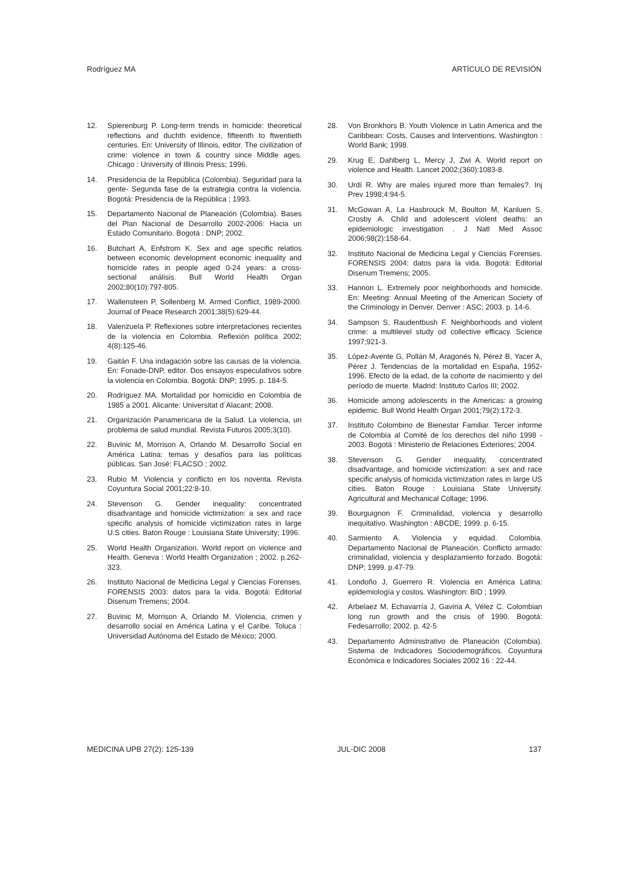Rodríguez MA ARTÍCULO DE REVISIÓN
12. Spierenburg P. Long-term trends in homicide: theoretical reflections and duchth evidence, fifteenth to ftwentieth centuries. En: University of Illinois, editor. The civilization of crime: violence in town & country since Middle ages. Chicago : University of Illinois Press; 1996.
14. Presidencia de la República (Colombia). Seguridad para la gente- Segunda fase de la estrategia contra la violencia. Bogotá: Presidencia de la República ; 1993.
15. Departamento Nacional de Planeación (Colombia). Bases del Plan Nacional de Desarrollo 2002-2006: Hacia un Estado Comunitario. Bogotá : DNP; 2002.
16. Butchart A, Enfstrom K. Sex and age specific relatios between economic development economic inequality and homicide rates in people aged 0-24 years: a cross-sectional análisis. Bull World Health Organ 2002;80(10):797-805.
17. Wallensteen P, Sollenberg M. Armed Conflict, 1989-2000. Journal of Peace Research 2001;38(5):629-44.
18. Valenzuela P. Reflexiones sobre interpretaciones recientes de la violencia en Colombia. Reflexión política 2002; 4(8):125-46.
19. Gaitán F. Una indagación sobre las causas de la violencia. En: Fonade-DNP, editor. Dos ensayos especulativos sobre la violencia en Colombia. Bogotá: DNP; 1995. p. 184-5.
20. Rodríguez MA. Mortalidad por homicidio en Colombia de 1985 a 2001. Alicante: Universitat d´Alacant; 2008.
21. Organización Panamericana de la Salud. La violencia, un problema de salud mundial. Revista Futuros 2005;3(10).
22. Buvinic M, Morrison A, Orlando M. Desarrollo Social en América Latina: temas y desafíos para las políticas públicas. San José: FLACSO ; 2002.
23. Rubio M. Violencia y conflicto en los noventa. Revista Coyuntura Social 2001;22:8-10.
24. Stevenson G. Gender inequality: concentrated disadvantage and homicide victimization: a sex and race specific analysis of homicide victimization rates in large U.S cities. Baton Rouge : Louisiana State University; 1996.
25. World Health Organization. World report on violence and Health. Geneva : World Health Organization ; 2002. p.262-323.
26. Instituto Nacional de Medicina Legal y Ciencias Forenses. FORENSIS 2003: datos para la vida. Bogotá: Editorial Disenum Tremens; 2004.
27. Buvinic M, Morrison A, Orlando M. Violencia, crimen y desarrollo social en América Latina y el Caribe. Toluca : Universidad Autónoma del Estado de México; 2000.
28. Von Bronkhors B. Youth Violence in Latin America and the Caribbean: Costs, Causes and Interventions. Washington : World Bank; 1998.
29. Krug E, Dahlberg L, Mercy J, Zwi A. World report on violence and Health. Lancet 2002;(360):1083-8.
30. Urdí R. Why are males injured more than females?. Inj Prev 1998;4:94-5.
31. McGowan A, La Hasbrouck M, Boulton M, Kanluen S, Crosby A. Child and adolescent violent deaths: an epidemiologic investigation . J Natl Med Assoc 2006;98(2):158-64.
32. Instituto Nacional de Medicina Legal y Ciencias Forenses. FORENSIS 2004: datos para la vida. Bogotá: Editorial Disenum Tremens; 2005.
33. Hannon L. Extremely poor neighborhoods and homicide. En: Meeting: Annual Meeting of the American Society of the Criminology in Denver. Denver : ASC; 2003. p. 14-6.
34. Sampson S, Raudentbush F. Neighborhoods and violent crime: a multilevel study od collective efficacy. Science 1997;921-3.
35. López-Avente G, Pollán M, Aragonés N, Pérez B, Yacer A, Pérez J. Tendencias de la mortalidad en España, 1952-1996. Efecto de la edad, de la cohorte de nacimiento y del período de muerte. Madrid: Instituto Carlos III; 2002.
36. Homicide among adolescents in the Americas: a growing epidemic. Bull World Health Organ 2001;79(2):172-3.
37. Instituto Colombino de Bienestar Familiar. Tercer informe de Colombia al Comité de los derechos del niño 1998 - 2003. Bogotá : Ministerio de Relaciones Exteriores; 2004.
38. Stevenson G. Gender inequality, concentrated disadvantage, and homicide victimization: a sex and race specific analysis of homicida victimization rates in large US cities. Baton Rouge : Louisiana State University. Agricultural and Mechanical Collage; 1996.
39. Bourguignon F. Criminalidad, violencia y desarrollo inequitativo. Washington : ABCDE; 1999. p. 6-15.
40. Sarmiento A. Violencia y equidad. Colombia. Departamento Nacional de Planeación. Conflicto armado: criminalidad, violencia y desplazamiento forzado. Bogotá: DNP; 1999. p.47-79.
41. Londoño J, Guerrero R. Violencia en América Latina: epidemiología y costos. Washington: BID ; 1999.
42. Arbelaez M, Echavarría J, Gaviria A, Vélez C. Colombian long run growth and the crisis of 1990. Bogotá: Fedesarrollo; 2002. p. 42-5
43. Departamento Administrativo de Planeación (Colombia). Sistema de Indicadores Sociodemográficos. Coyuntura Económica e Indicadores Sociales 2002 16 : 22-44.
MEDICINA UPB 27(2): 125-139 JUL-DIC 2008 137